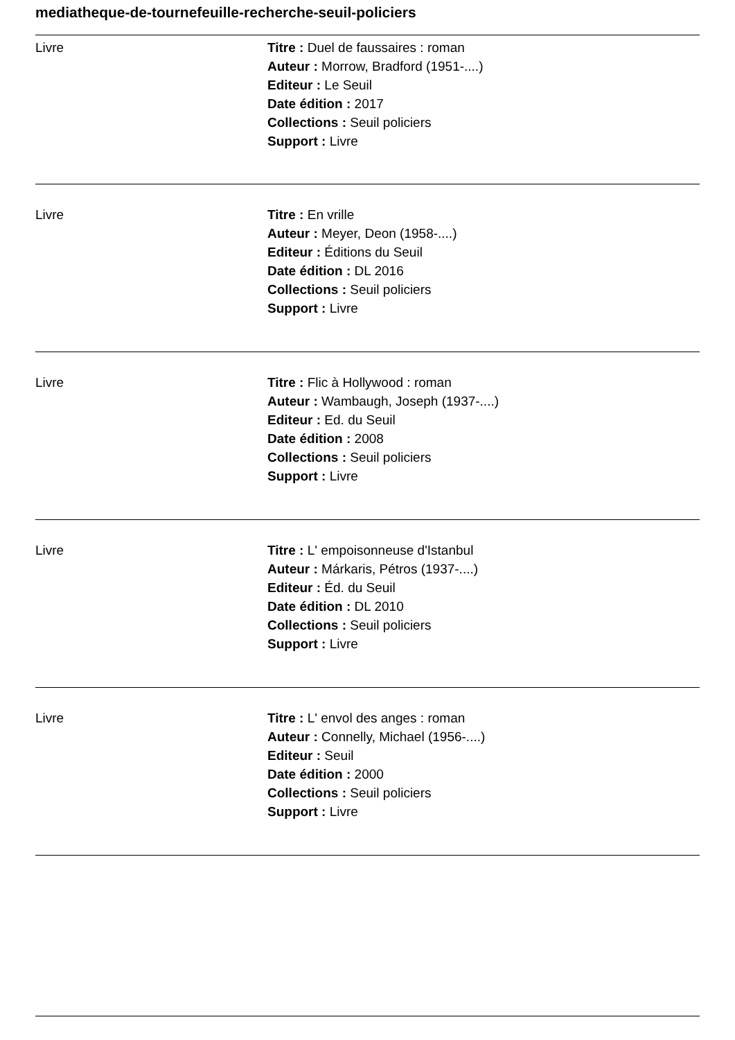mediatheque-de-tournefeuille-recherche-seuil-policiers
Livre Titre : Duel de faussaires : roman
Auteur : Morrow, Bradford (1951-....)
Editeur : Le Seuil
Date édition : 2017
Collections : Seuil policiers
Support : Livre
Livre Titre : En vrille
Auteur : Meyer, Deon (1958-....)
Editeur : Éditions du Seuil
Date édition : DL 2016
Collections : Seuil policiers
Support : Livre
Livre Titre : Flic à Hollywood : roman
Auteur : Wambaugh, Joseph (1937-....)
Editeur : Ed. du Seuil
Date édition : 2008
Collections : Seuil policiers
Support : Livre
Livre Titre : L' empoisonneuse d'Istanbul
Auteur : Márkaris, Pétros (1937-....)
Editeur : Éd. du Seuil
Date édition : DL 2010
Collections : Seuil policiers
Support : Livre
Livre Titre : L' envol des anges : roman
Auteur : Connelly, Michael (1956-....)
Editeur : Seuil
Date édition : 2000
Collections : Seuil policiers
Support : Livre